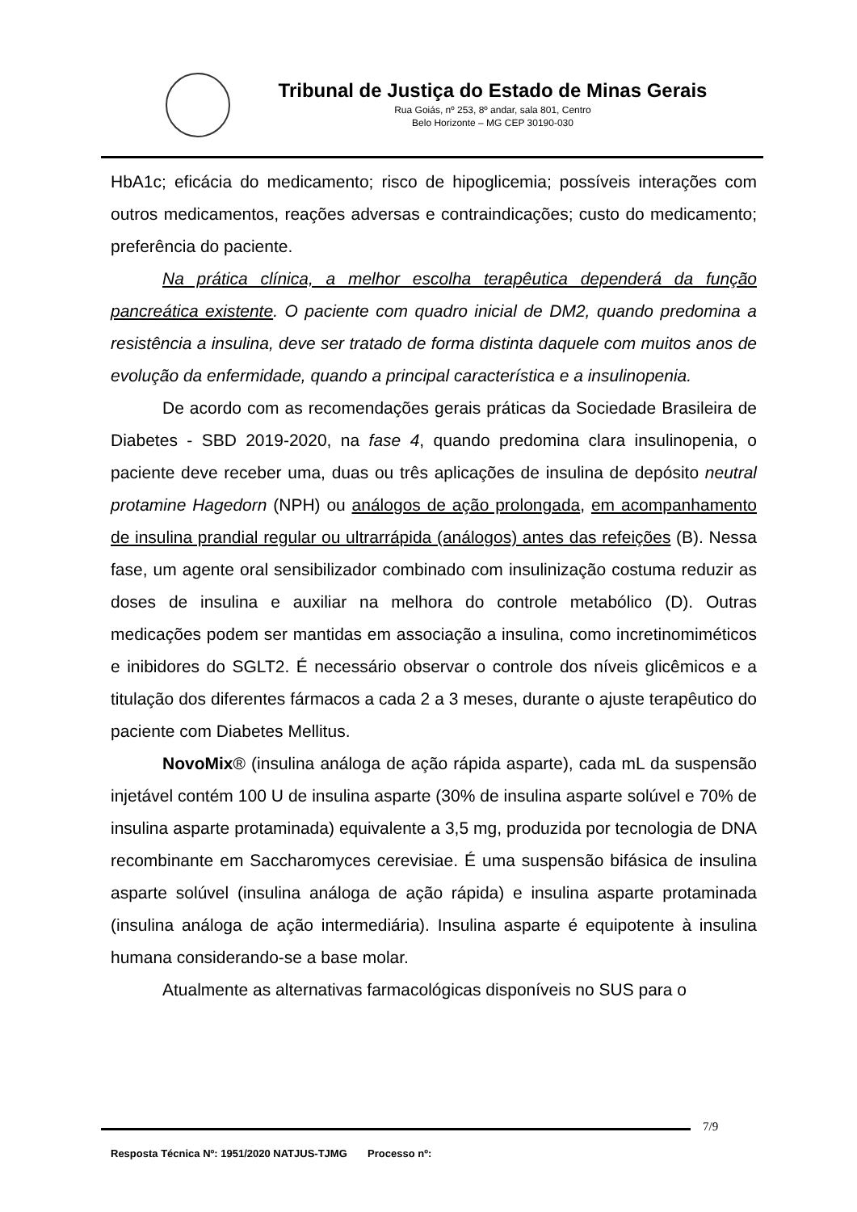Tribunal de Justiça do Estado de Minas Gerais
Rua Goiás, nº 253, 8º andar, sala 801, Centro
Belo Horizonte – MG CEP 30190-030
HbA1c; eficácia do medicamento; risco de hipoglicemia; possíveis interações com outros medicamentos, reações adversas e contraindicações; custo do medicamento; preferência do paciente.
Na prática clínica, a melhor escolha terapêutica dependerá da função pancreática existente. O paciente com quadro inicial de DM2, quando predomina a resistência a insulina, deve ser tratado de forma distinta daquele com muitos anos de evolução da enfermidade, quando a principal característica e a insulinopenia.
De acordo com as recomendações gerais práticas da Sociedade Brasileira de Diabetes - SBD 2019-2020, na fase 4, quando predomina clara insulinopenia, o paciente deve receber uma, duas ou três aplicações de insulina de depósito neutral protamine Hagedorn (NPH) ou análogos de ação prolongada, em acompanhamento de insulina prandial regular ou ultrarrápida (análogos) antes das refeições (B). Nessa fase, um agente oral sensibilizador combinado com insulinização costuma reduzir as doses de insulina e auxiliar na melhora do controle metabólico (D). Outras medicações podem ser mantidas em associação a insulina, como incretinomiméticos e inibidores do SGLT2. É necessário observar o controle dos níveis glicêmicos e a titulação dos diferentes fármacos a cada 2 a 3 meses, durante o ajuste terapêutico do paciente com Diabetes Mellitus.
NovoMix® (insulina análoga de ação rápida asparte), cada mL da suspensão injetável contém 100 U de insulina asparte (30% de insulina asparte solúvel e 70% de insulina asparte protaminada) equivalente a 3,5 mg, produzida por tecnologia de DNA recombinante em Saccharomyces cerevisiae. É uma suspensão bifásica de insulina asparte solúvel (insulina análoga de ação rápida) e insulina asparte protaminada (insulina análoga de ação intermediária). Insulina asparte é equipotente à insulina humana considerando-se a base molar.
Atualmente as alternativas farmacológicas disponíveis no SUS para o
7/9
Resposta Técnica Nº: 1951/2020 NATJUS-TJMG Processo nº: